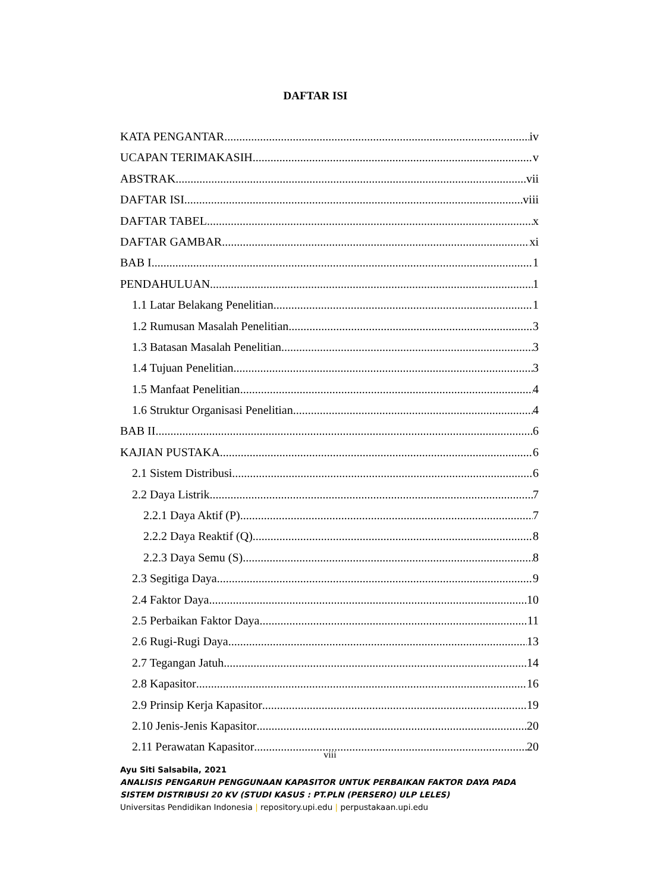DAFTAR ISI
KATA PENGANTAR iv
UCAPAN TERIMAKASIH v
ABSTRAK vii
DAFTAR ISI viii
DAFTAR TABEL x
DAFTAR GAMBAR xi
BAB I 1
PENDAHULUAN 1
1.1 Latar Belakang Penelitian 1
1.2 Rumusan Masalah Penelitian 3
1.3 Batasan Masalah Penelitian 3
1.4 Tujuan Penelitian 3
1.5 Manfaat Penelitian 4
1.6 Struktur Organisasi Penelitian 4
BAB II 6
KAJIAN PUSTAKA 6
2.1 Sistem Distribusi 6
2.2 Daya Listrik 7
2.2.1 Daya Aktif (P) 7
2.2.2 Daya Reaktif (Q) 8
2.2.3 Daya Semu (S) 8
2.3 Segitiga Daya 9
2.4 Faktor Daya 10
2.5 Perbaikan Faktor Daya 11
2.6 Rugi-Rugi Daya 13
2.7 Tegangan Jatuh 14
2.8 Kapasitor 16
2.9 Prinsip Kerja Kapasitor 19
2.10 Jenis-Jenis Kapasitor 20
2.11 Perawatan Kapasitor 20
viii
Ayu Siti Salsabila, 2021
ANALISIS PENGARUH PENGGUNAAN KAPASITOR UNTUK PERBAIKAN FAKTOR DAYA PADA
SISTEM DISTRIBUSI 20 KV (STUDI KASUS : PT.PLN (PERSERO) ULP LELES)
Universitas Pendidikan Indonesia | repository.upi.edu | perpustakaan.upi.edu